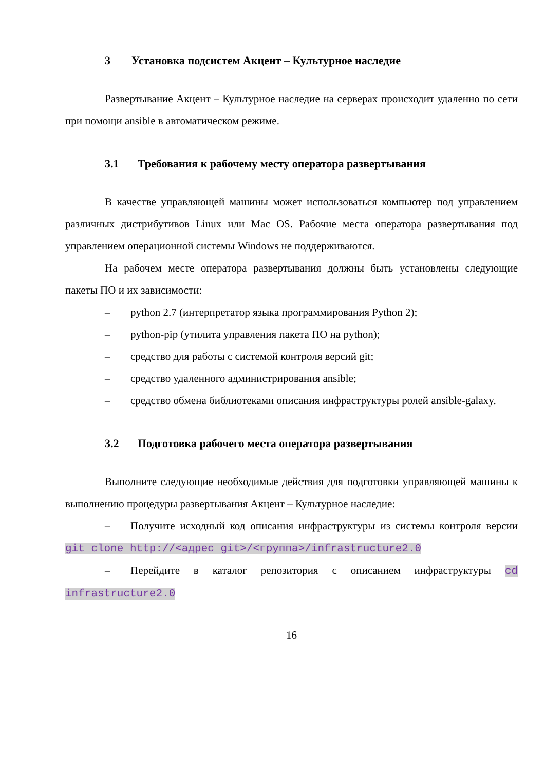3 Установка подсистем Акцент – Культурное наследие
Развертывание Акцент – Культурное наследие на серверах происходит удаленно по сети при помощи ansible в автоматическом режиме.
3.1 Требования к рабочему месту оператора развертывания
В качестве управляющей машины может использоваться компьютер под управлением различных дистрибутивов Linux или Mac OS. Рабочие места оператора развертывания под управлением операционной системы Windows не поддерживаются.
На рабочем месте оператора развертывания должны быть установлены следующие пакеты ПО и их зависимости:
– python 2.7 (интерпретатор языка программирования Python 2);
– python-pip (утилита управления пакета ПО на python);
– средство для работы с системой контроля версий git;
– средство удаленного администрирования ansible;
– средство обмена библиотеками описания инфраструктуры ролей ansible-galaxy.
3.2 Подготовка рабочего места оператора развертывания
Выполните следующие необходимые действия для подготовки управляющей машины к выполнению процедуры развертывания Акцент – Культурное наследие:
– Получите исходный код описания инфраструктуры из системы контроля версии git clone http://<адрес git>/<группа>/infrastructure2.0
– Перейдите в каталог репозитория с описанием инфраструктуры cd infrastructure2.0
16